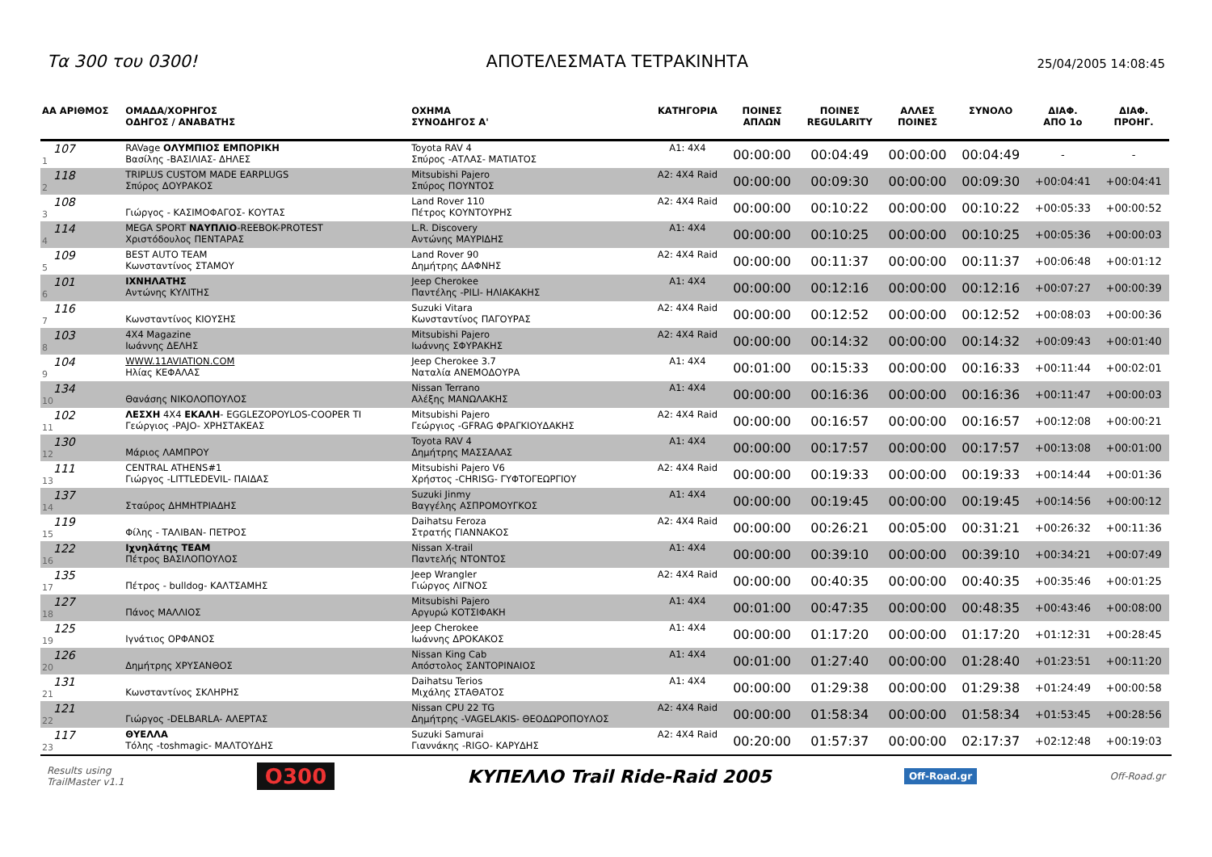Τα 300 του 0300! ΑΠΟΤΕΛΕΣΜΑΤΑ ΤΕΤΡΑΚΙΝΗΤΑ 25/04/2005 14:08:45
| ΑΑ ΑΡΙΘΜΟΣ | ΟΜΑΔΑ/ΧΟΡΗΓΟΣ ΟΔΗΓΟΣ / ΑΝΑΒΑΤΗΣ | ΟΧΗΜΑ ΣΥΝΟΔΗΓΟΣ Α' | ΚΑΤΗΓΟΡΙΑ | ΠΟΙΝΕΣ ΑΠΛΩΝ | ΠΟΙΝΕΣ REGULARITY | ΑΛΛΕΣ ΠΟΙΝΕΣ | ΣΥΝΟΛΟ | ΔΙΑΦ. ΑΠΟ 1ο | ΔΙΑΦ. ΠΡΟΗΓ. |
| --- | --- | --- | --- | --- | --- | --- | --- | --- | --- |
| 107 1 | RAVage ΟΛΥΜΠΙΟΣ ΕΜΠΟΡΙΚΗ Βασίλης -ΒΑΣΙΛΙΑΣ- ΔΗΛΕΣ | Toyota RAV 4 Σπύρος -ΑΤΛΑΣ- ΜΑΤΙΑΤΟΣ | A1: 4X4 | 00:00:00 | 00:04:49 | 00:00:00 | 00:04:49 | - | - |
| 118 2 | TRIPLUS CUSTOM MADE EARPLUGS Σπύρος ΔΟΥΡΑΚΟΣ | Mitsubishi Pajero Σπύρος ΠΟΥΝΤΟΣ | A2: 4X4 Raid | 00:00:00 | 00:09:30 | 00:00:00 | 00:09:30 | +00:04:41 | +00:04:41 |
| 108 3 | Γιώργος - ΚΑΣΙΜΟΦΑΓΟΣ- ΚΟΥΤΑΣ | Land Rover 110 Πέτρος ΚΟΥΝΤΟΥΡΗΣ | A2: 4X4 Raid | 00:00:00 | 00:10:22 | 00:00:00 | 00:10:22 | +00:05:33 | +00:00:52 |
| 114 4 | MEGA SPORT ΝΑΥΠΛΙΟ -REEBOK-PROTEST Χριστόδουλος ΠΕΝΤΑΡΑΣ | L.R. Discovery Αντώνης ΜΑΥΡΙΔΗΣ | A1: 4X4 | 00:00:00 | 00:10:25 | 00:00:00 | 00:10:25 | +00:05:36 | +00:00:03 |
| 109 5 | BEST AUTO TEAM Κωνσταντίνος ΣΤΑΜΟΥ | Land Rover 90 Δημήτρης ΔΑΦΝΗΣ | A2: 4X4 Raid | 00:00:00 | 00:11:37 | 00:00:00 | 00:11:37 | +00:06:48 | +00:01:12 |
| 101 6 | ΙΧΝΗΛΑΤΗΣ Αντώνης ΚΥΛΙΤΗΣ | Jeep Cherokee Παντέλης -PILI- ΗΛΙΑΚΑΚΗΣ | A1: 4X4 | 00:00:00 | 00:12:16 | 00:00:00 | 00:12:16 | +00:07:27 | +00:00:39 |
| 116 7 | Κωνσταντίνος ΚΙΟΥΣΗΣ | Suzuki Vitara Κωνσταντίνος ΠΑΓΟΥΡΑΣ | A2: 4X4 Raid | 00:00:00 | 00:12:52 | 00:00:00 | 00:12:52 | +00:08:03 | +00:00:36 |
| 103 8 | 4X4 Magazine Ιωάννης ΔΕΛΗΣ | Mitsubishi Pajero Ιωάννης ΣΦΥΡΑΚΗΣ | A2: 4X4 Raid | 00:00:00 | 00:14:32 | 00:00:00 | 00:14:32 | +00:09:43 | +00:01:40 |
| 104 9 | WWW.11AVIATION.COM Ηλίας ΚΕΦΑΛΑΣ | Jeep Cherokee 3.7 Ναταλία ΑΝΕΜΟΔΟΥΡΑ | A1: 4X4 | 00:01:00 | 00:15:33 | 00:00:00 | 00:16:33 | +00:11:44 | +00:02:01 |
| 134 10 | Θανάσης ΝΙΚΟΛΟΠΟΥΛΟΣ | Nissan Terrano Αλέξης ΜΑΝΩΛΑΚΗΣ | A1: 4X4 | 00:00:00 | 00:16:36 | 00:00:00 | 00:16:36 | +00:11:47 | +00:00:03 |
| 102 11 | ΛΕΣΧΗ 4X4 ΕΚΑΛΗ - EGGLEZOPOYLOS-COOPER TI Γεώργιος -PAJO- ΧΡΗΣΤΑΚΕΑΣ | Mitsubishi Pajero Γεώργιος -GFRAG ΦΡΑΓΚΙΟΥΔΑΚΗΣ | A2: 4X4 Raid | 00:00:00 | 00:16:57 | 00:00:00 | 00:16:57 | +00:12:08 | +00:00:21 |
| 130 12 | Μάριος ΛΑΜΠΡΟΥ | Toyota RAV 4 Δημήτρης ΜΑΣΣΑΛΑΣ | A1: 4X4 | 00:00:00 | 00:17:57 | 00:00:00 | 00:17:57 | +00:13:08 | +00:01:00 |
| 111 13 | CENTRAL ATHENS#1 Γιώργος -LITTLEDEVIL- ΠΑΙΔΑΣ | Mitsubishi Pajero V6 Χρήστος -CHRISG- ΓΥΦΤΟΓΕΩΡΓΙΟΥ | A2: 4X4 Raid | 00:00:00 | 00:19:33 | 00:00:00 | 00:19:33 | +00:14:44 | +00:01:36 |
| 137 14 | Σταύρος ΔΗΜΗΤΡΙΑΔΗΣ | Suzuki Jinmy Βαγγέλης ΑΣΠΡΟΜΟΥΓΚΟΣ | A1: 4X4 | 00:00:00 | 00:19:45 | 00:00:00 | 00:19:45 | +00:14:56 | +00:00:12 |
| 119 15 | Φίλης - ΤΑΛΙΒΑΝ- ΠΕΤΡΟΣ | Daihatsu Feroza Στρατής ΓΙΑΝΝΑΚΟΣ | A2: 4X4 Raid | 00:00:00 | 00:26:21 | 00:05:00 | 00:31:21 | +00:26:32 | +00:11:36 |
| 122 16 | Ιχνηλάτης TEAM Πέτρος ΒΑΣΙΛΟΠΟΥΛΟΣ | Nissan X-trail Παντελής ΝΤΟΝΤΟΣ | A1: 4X4 | 00:00:00 | 00:39:10 | 00:00:00 | 00:39:10 | +00:34:21 | +00:07:49 |
| 135 17 | Πέτρος - bulldog- ΚΑΛΤΣΑΜΗΣ | Jeep Wrangler Γιώργος ΛΙΓΝΟΣ | A2: 4X4 Raid | 00:00:00 | 00:40:35 | 00:00:00 | 00:40:35 | +00:35:46 | +00:01:25 |
| 127 18 | Πάνος ΜΑΛΛΙΟΣ | Mitsubishi Pajero Αργυρώ ΚΟΤΣΙΦΑΚΗ | A1: 4X4 | 00:01:00 | 00:47:35 | 00:00:00 | 00:48:35 | +00:43:46 | +00:08:00 |
| 125 19 | Ιγνάτιος ΟΡΦΑΝΟΣ | Jeep Cherokee Ιωάννης ΔΡΟΚΑΚΟΣ | A1: 4X4 | 00:00:00 | 01:17:20 | 00:00:00 | 01:17:20 | +01:12:31 | +00:28:45 |
| 126 20 | Δημήτρης ΧΡΥΣΑΝΘΟΣ | Nissan King Cab Απόστολος ΣΑΝΤΟΡΙΝΑΙΟΣ | A1: 4X4 | 00:01:00 | 01:27:40 | 00:00:00 | 01:28:40 | +01:23:51 | +00:11:20 |
| 131 21 | Κωνσταντίνος ΣΚΛΗΡΗΣ | Daihatsu Terios Μιχάλης ΣΤΑΘΑΤΟΣ | A1: 4X4 | 00:00:00 | 01:29:38 | 00:00:00 | 01:29:38 | +01:24:49 | +00:00:58 |
| 121 22 | Γιώργος -DELBARLA- ΑΛΕΡΤΑΣ | Nissan CPU 22 TG Δημήτρης -VAGELAKIS- ΘΕΟΔΩΡΟΠΟΥΛΟΣ | A2: 4X4 Raid | 00:00:00 | 01:58:34 | 00:00:00 | 01:58:34 | +01:53:45 | +00:28:56 |
| 117 23 | ΘΥΕΛΛΑ Τόλης -toshmagic- ΜΑΛΤΟΥΔΗΣ | Suzuki Samurai Γιαννάκης -RIGO- ΚΑΡΥΔΗΣ | A2: 4X4 Raid | 00:20:00 | 01:57:37 | 00:00:00 | 02:17:37 | +02:12:48 | +00:19:03 |
Results using
TrailMaster v1.1 O300 ΚΥΠΕΛΛΟ Trail Ride-Raid 2005 Off-Road.gr Off-Road.gr